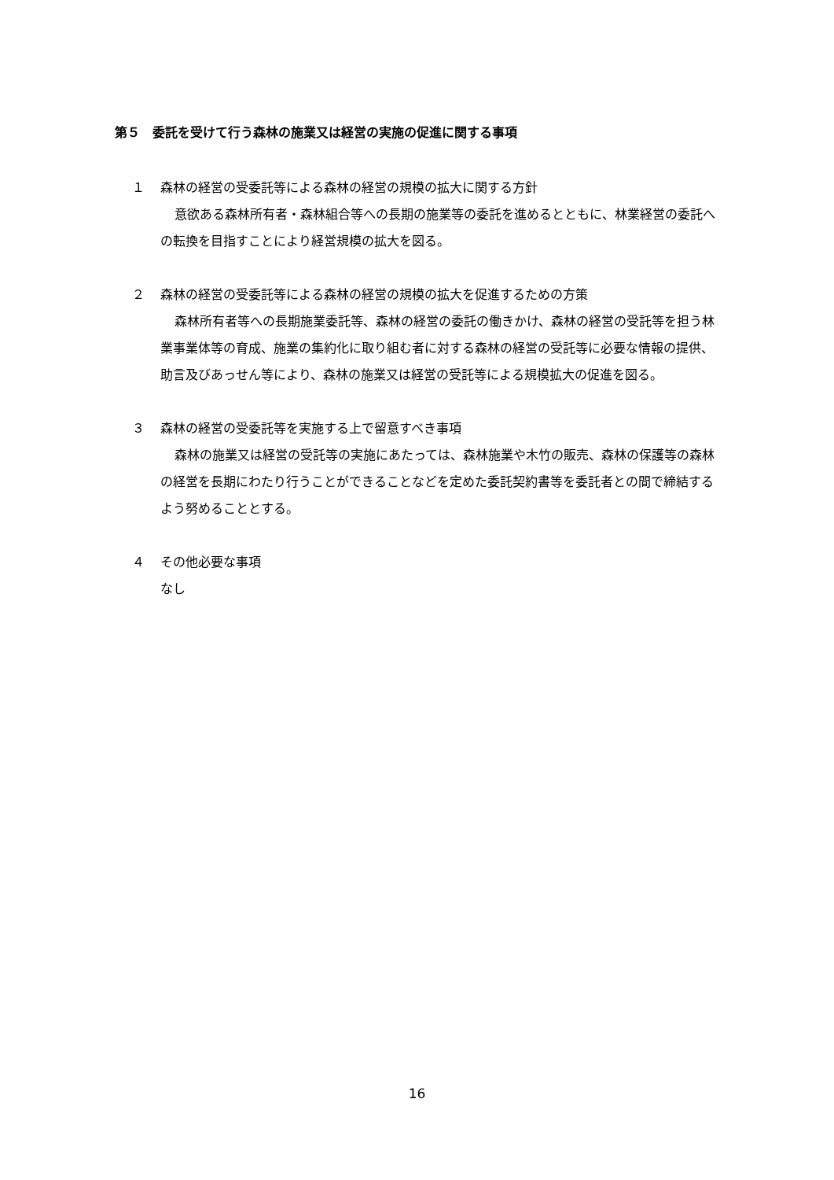第５　委託を受けて行う森林の施業又は経営の実施の促進に関する事項
１ 森林の経営の受委託等による森林の経営の規模の拡大に関する方針
意欲ある森林所有者・森林組合等への長期の施業等の委託を進めるとともに、林業経営の委託への転換を目指すことにより経営規模の拡大を図る。
２ 森林の経営の受委託等による森林の経営の規模の拡大を促進するための方策
森林所有者等への長期施業委託等、森林の経営の委託の働きかけ、森林の経営の受託等を担う林業事業体等の育成、施業の集約化に取り組む者に対する森林の経営の受託等に必要な情報の提供、助言及びあっせん等により、森林の施業又は経営の受託等による規模拡大の促進を図る。
３ 森林の経営の受委託等を実施する上で留意すべき事項
森林の施業又は経営の受託等の実施にあたっては、森林施業や木竹の販売、森林の保護等の森林の経営を長期にわたり行うことができることなどを定めた委託契約書等を委託者との間で締結するよう努めることとする。
４ その他必要な事項
なし
16